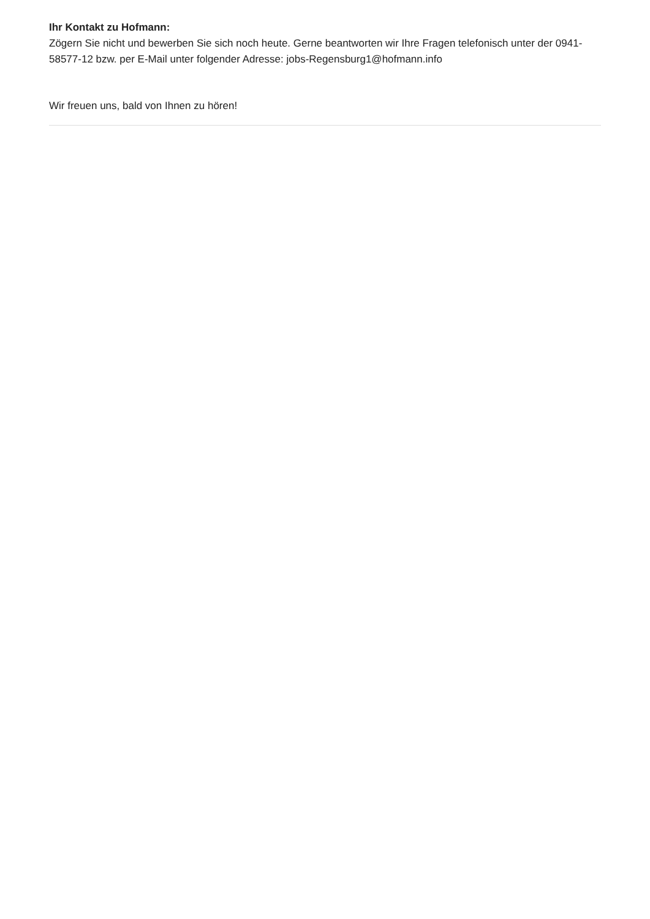Ihr Kontakt zu Hofmann:
Zögern Sie nicht und bewerben Sie sich noch heute. Gerne beantworten wir Ihre Fragen telefonisch unter der 0941-58577-12 bzw. per E-Mail unter folgender Adresse: jobs-Regensburg1@hofmann.info
Wir freuen uns, bald von Ihnen zu hören!